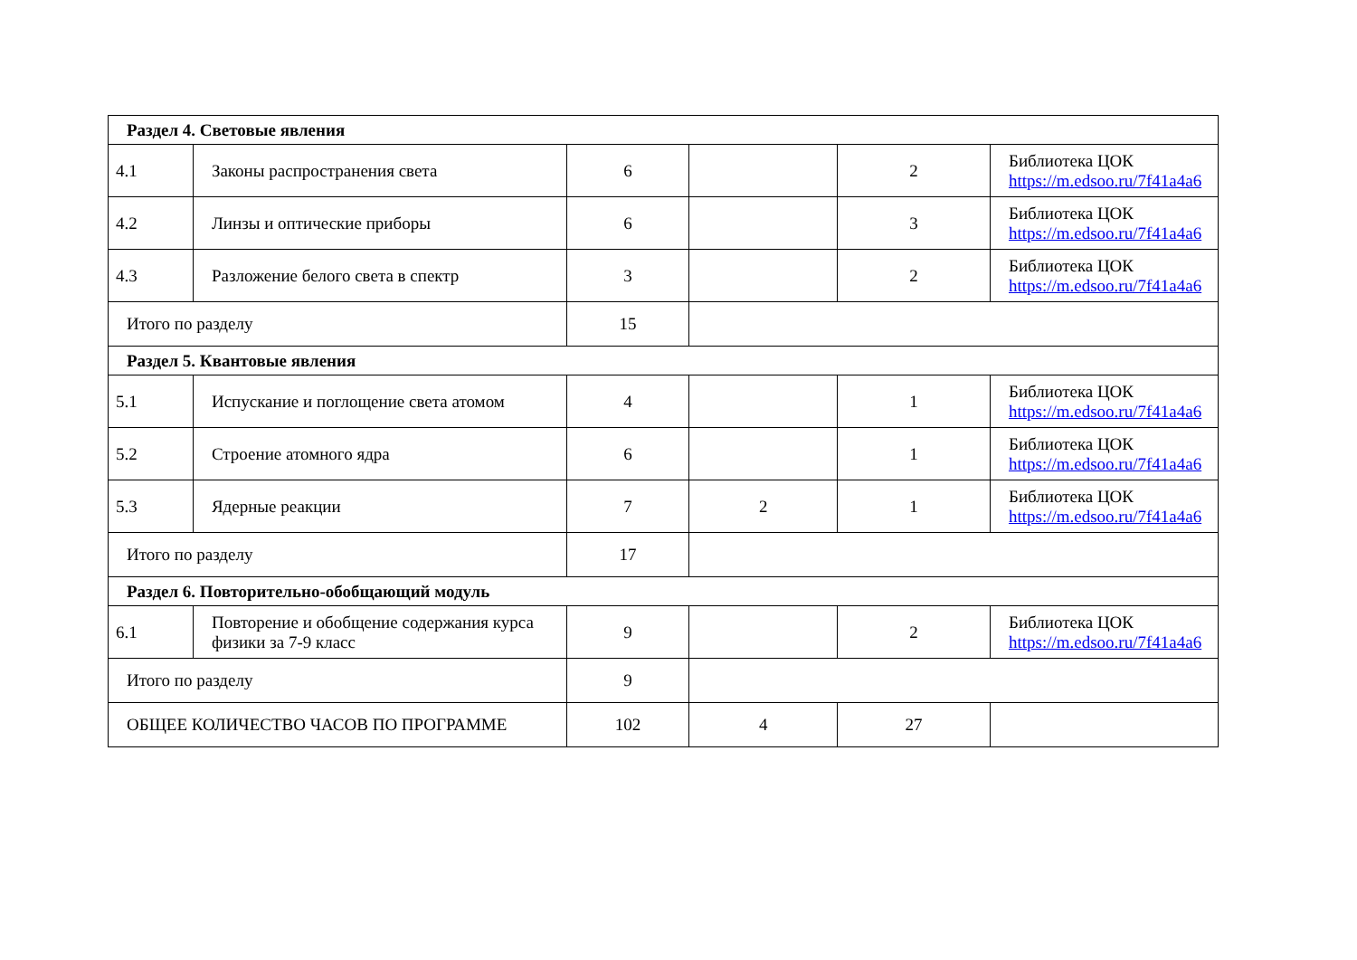| Раздел 4. Световые явления | | | | | |
| 4.1 | Законы распространения света | 6 | | 2 | Библиотека ЦОК https://m.edsoo.ru/7f41a4a6 |
| 4.2 | Линзы и оптические приборы | 6 | | 3 | Библиотека ЦОК https://m.edsoo.ru/7f41a4a6 |
| 4.3 | Разложение белого света в спектр | 3 | | 2 | Библиотека ЦОК https://m.edsoo.ru/7f41a4a6 |
| Итого по разделу | | 15 | | | |
| Раздел 5. Квантовые явления | | | | | |
| 5.1 | Испускание и поглощение света атомом | 4 | | 1 | Библиотека ЦОК https://m.edsoo.ru/7f41a4a6 |
| 5.2 | Строение атомного ядра | 6 | | 1 | Библиотека ЦОК https://m.edsoo.ru/7f41a4a6 |
| 5.3 | Ядерные реакции | 7 | 2 | 1 | Библиотека ЦОК https://m.edsoo.ru/7f41a4a6 |
| Итого по разделу | | 17 | | | |
| Раздел 6. Повторительно-обобщающий модуль | | | | | |
| 6.1 | Повторение и обобщение содержания курса физики за 7-9 класс | 9 | | 2 | Библиотека ЦОК https://m.edsoo.ru/7f41a4a6 |
| Итого по разделу | | 9 | | | |
| ОБЩЕЕ КОЛИЧЕСТВО ЧАСОВ ПО ПРОГРАММЕ | | 102 | 4 | 27 | |